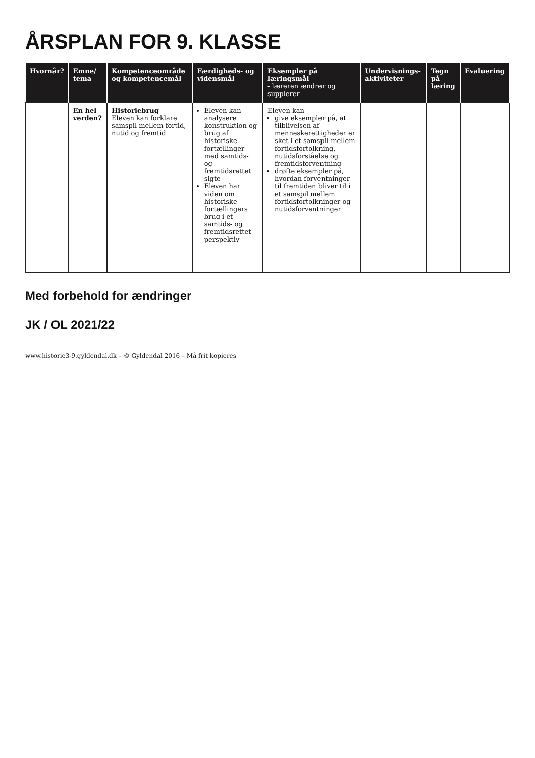ÅRSPLAN FOR 9. KLASSE
| Hvornår? | Emne/ tema | Kompetenceområde og kompetencemål | Færdigheds- og vidensmål | Eksempler på læringsmål - læreren ændrer og supplerer | Undervisnings-aktiviteter | Tegn på læring | Evaluering |
| --- | --- | --- | --- | --- | --- | --- | --- |
| | En hel verden? | Historiebrug Eleven kan forklare samspil mellem fortid, nutid og fremtid | Eleven kan analysere konstruktion og brug af historiske fortællinger med samtids- og fremtidsrettet sigte Eleven har viden om historiske fortællingers brug i et samtids- og fremtidsrettet perspektiv | Eleven kan give eksempler på, at tilblivelsen af menneskerettigheder er sket i et samspil mellem fortidsfortolkning, nutidsforståelse og fremtidsforventning drøfte eksempler på, hvordan forventninger til fremtiden bliver til i et samspil mellem fortidsfortolkninger og nutidsforventninger | | | |
Med forbehold for ændringer
JK / OL 2021/22
www.historie3-9.gyldendal.dk – © Gyldendal 2016 – Må frit kopieres